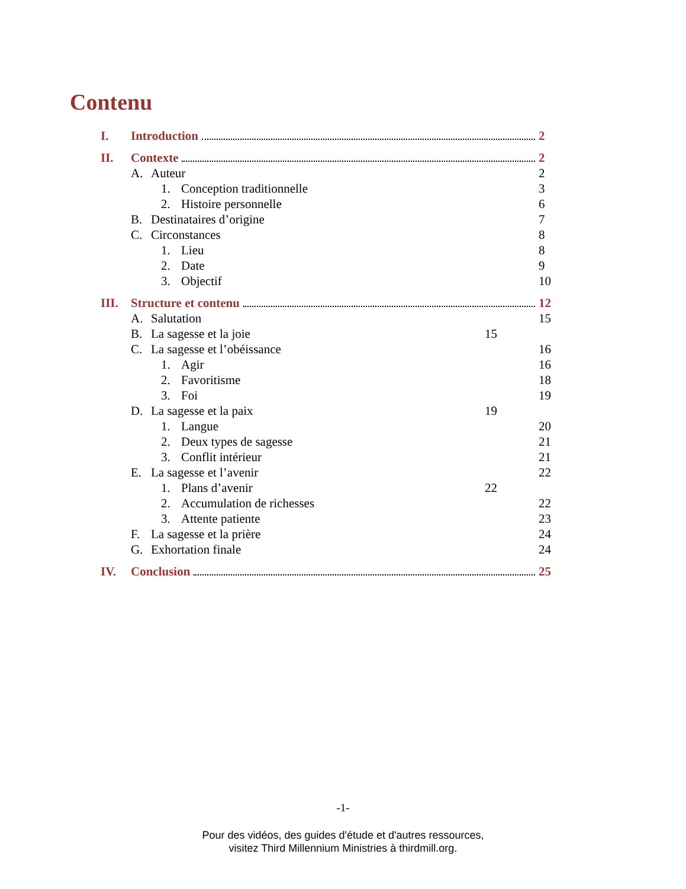Contenu
I. Introduction 2
II. Contexte 2
A. Auteur 2
1. Conception traditionnelle 3
2. Histoire personnelle 6
B. Destinataires d’origine 7
C. Circonstances 8
1. Lieu 8
2. Date 9
3. Objectif 10
III. Structure et contenu 12
A. Salutation 15
B. La sagesse et la joie 15
C. La sagesse et l’obéissance 16
1. Agir 16
2. Favoritisme 18
3. Foi 19
D. La sagesse et la paix 19
1. Langue 20
2. Deux types de sagesse 21
3. Conflit intérieur 21
E. La sagesse et l’avenir 22
1. Plans d’avenir 22
2. Accumulation de richesses 22
3. Attente patiente 23
F. La sagesse et la prière 24
G. Exhortation finale 24
IV. Conclusion 25
-1-
Pour des vidéos, des guides d'étude et d'autres ressources,
visitez Third Millennium Ministries à thirdmill.org.